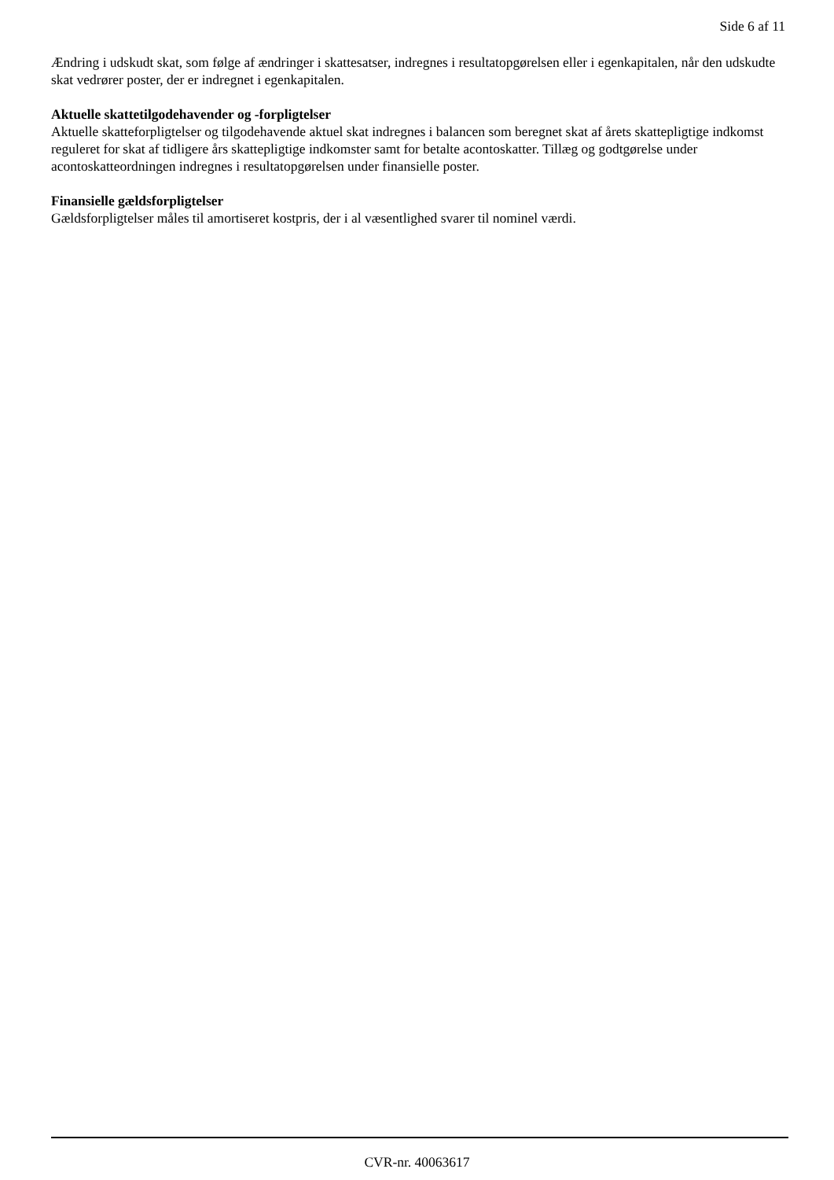Side 6 af 11
Ændring i udskudt skat, som følge af ændringer i skattesatser, indregnes i resultatopgørelsen eller i egenkapitalen, når den udskudte skat vedrører poster, der er indregnet i egenkapitalen.
Aktuelle skattetilgodehavender og -forpligtelser
Aktuelle skatteforpligtelser og tilgodehavende aktuel skat indregnes i balancen som beregnet skat af årets skattepligtige indkomst reguleret for skat af tidligere års skattepligtige indkomster samt for betalte acontoskatter. Tillæg og godtgørelse under acontoskatteordningen indregnes i resultatopgørelsen under finansielle poster.
Finansielle gældsforpligtelser
Gældsforpligtelser måles til amortiseret kostpris, der i al væsentlighed svarer til nominel værdi.
CVR-nr. 40063617